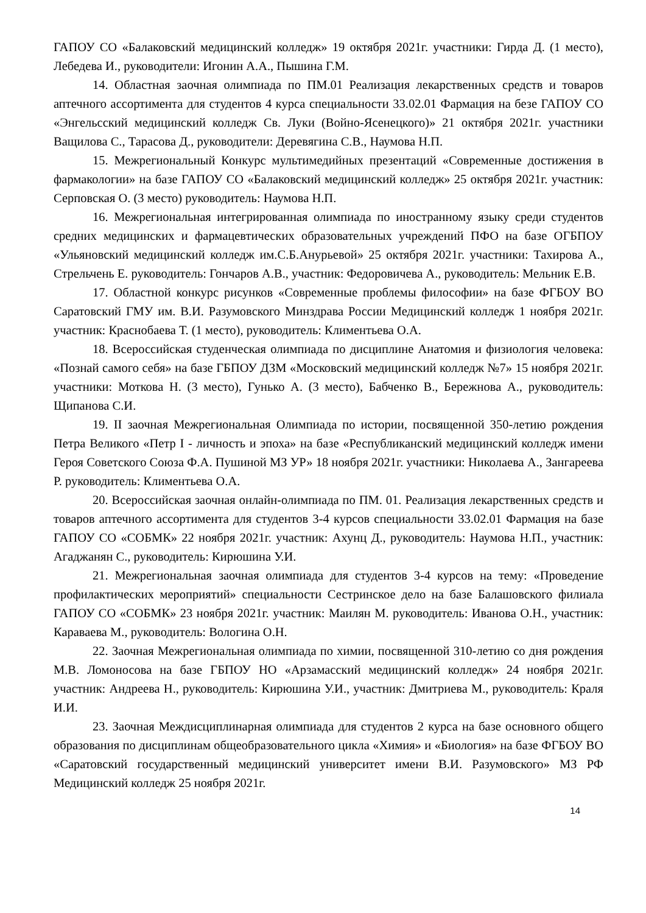ГАПОУ СО «Балаковский медицинский колледж» 19 октября 2021г. участники: Гирда Д. (1 место), Лебедева И., руководители: Игонин А.А., Пышина Г.М.
14. Областная заочная олимпиада по ПМ.01 Реализация лекарственных средств и товаров аптечного ассортимента для студентов 4 курса специальности 33.02.01 Фармация на безе ГАПОУ СО «Энгельсский медицинский колледж Св. Луки (Войно-Ясенецкого)» 21 октября 2021г. участники Ващилова С., Тарасова Д., руководители: Деревягина С.В., Наумова Н.П.
15. Межрегиональный Конкурс мультимедийных презентаций «Современные достижения в фармакологии» на базе ГАПОУ СО «Балаковский медицинский колледж» 25 октября 2021г. участник: Серповская О. (3 место) руководитель: Наумова Н.П.
16. Межрегиональная интегрированная олимпиада по иностранному языку среди студентов средних медицинских и фармацевтических образовательных учреждений ПФО на базе ОГБПОУ «Ульяновский медицинский колледж им.С.Б.Анурьевой» 25 октября 2021г. участники: Тахирова А., Стрельчень Е. руководитель: Гончаров А.В., участник: Федоровичева А., руководитель: Мельник Е.В.
17. Областной конкурс рисунков «Современные проблемы философии» на базе ФГБОУ ВО Саратовский ГМУ им. В.И. Разумовского Минздрава России Медицинский колледж 1 ноября 2021г. участник: Краснобаева Т. (1 место), руководитель: Климентьева О.А.
18. Всероссийская студенческая олимпиада по дисциплине Анатомия и физиология человека: «Познай самого себя» на базе ГБПОУ ДЗМ «Московский медицинский колледж №7» 15 ноября 2021г. участники: Моткова Н. (3 место), Гунько А. (3 место), Бабченко В., Бережнова А., руководитель: Щипанова С.И.
19. II заочная Межрегиональная Олимпиада по истории, посвященной 350-летию рождения Петра Великого «Петр I - личность и эпоха» на базе «Республиканский медицинский колледж имени Героя Советского Союза Ф.А. Пушиной МЗ УР» 18 ноября 2021г. участники: Николаева А., Зангареева Р. руководитель: Климентьева О.А.
20. Всероссийская заочная онлайн-олимпиада по ПМ. 01. Реализация лекарственных средств и товаров аптечного ассортимента для студентов 3-4 курсов специальности 33.02.01 Фармация на базе ГАПОУ СО «СОБМК» 22 ноября 2021г. участник: Ахунц Д., руководитель: Наумова Н.П., участник: Агаджанян С., руководитель: Кирюшина У.И.
21. Межрегиональная заочная олимпиада для студентов 3-4 курсов на тему: «Проведение профилактических мероприятий» специальности Сестринское дело на базе Балашовского филиала ГАПОУ СО «СОБМК» 23 ноября 2021г. участник: Маилян М. руководитель: Иванова О.Н., участник: Караваева М., руководитель: Вологина О.Н.
22. Заочная Межрегиональная олимпиада по химии, посвященной 310-летию со дня рождения М.В. Ломоносова на базе ГБПОУ НО «Арзамасский медицинский колледж» 24 ноября 2021г. участник: Андреева Н., руководитель: Кирюшина У.И., участник: Дмитриева М., руководитель: Краля И.И.
23. Заочная Междисциплинарная олимпиада для студентов 2 курса на базе основного общего образования по дисциплинам общеобразовательного цикла «Химия» и «Биология» на базе ФГБОУ ВО «Саратовский государственный медицинский университет имени В.И. Разумовского» МЗ РФ Медицинский колледж 25 ноября 2021г.
14